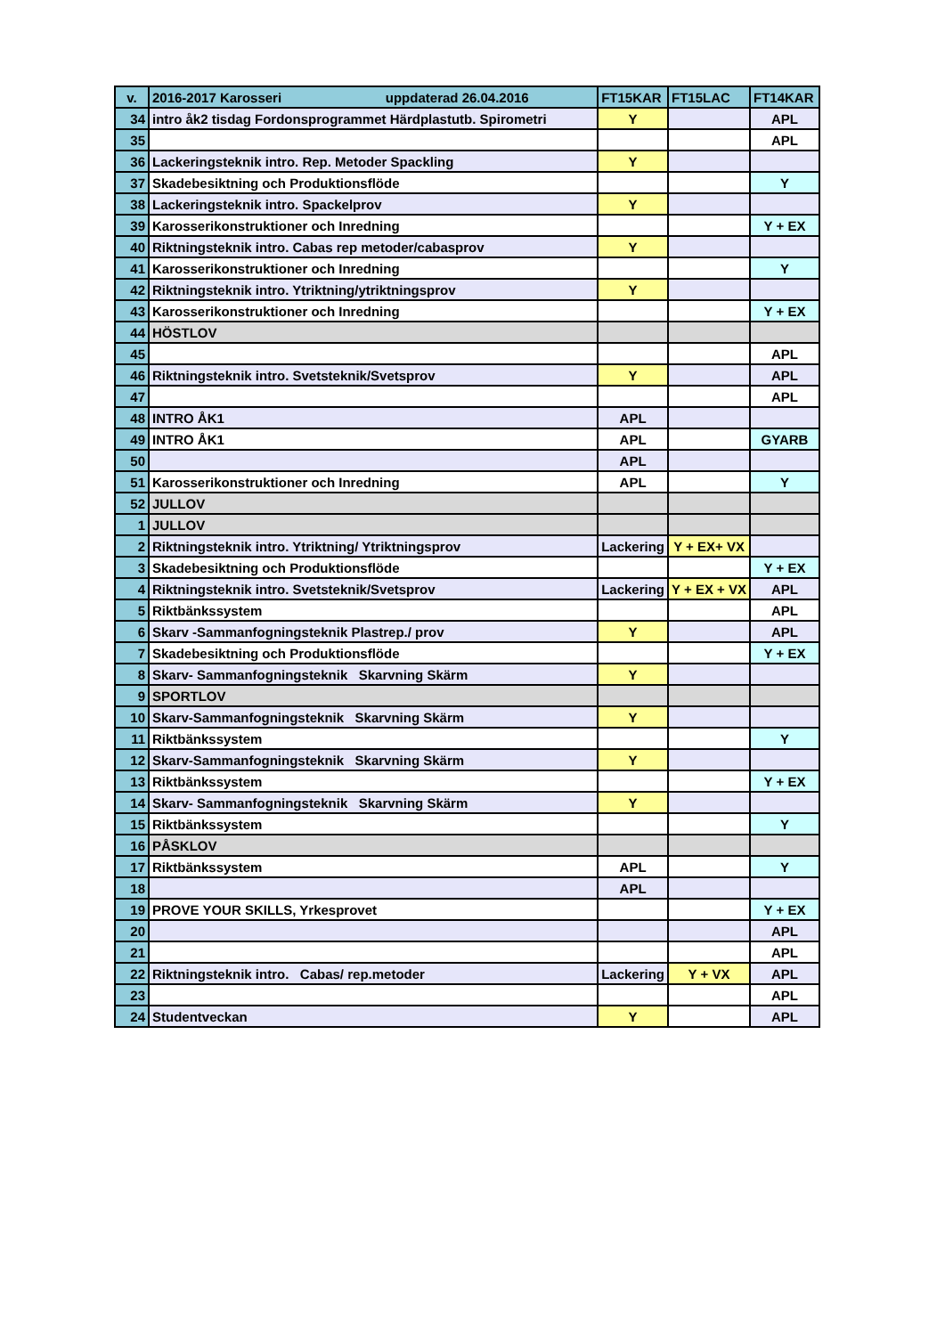| v. | 2016-2017 Karosseri uppdaterad 26.04.2016 | FT15KAR | FT15LAC | FT14KAR |
| --- | --- | --- | --- | --- |
| 34 | intro åk2 tisdag Fordonsprogrammet Härdplastutb. Spirometri | Y | | APL |
| 35 | | | | APL |
| 36 | Lackeringsteknik intro. Rep. Metoder Spackling | Y | | |
| 37 | Skadebesiktning och Produktionsflöde | | | Y |
| 38 | Lackeringsteknik intro. Spackelprov | Y | | |
| 39 | Karosserikonstruktioner och Inredning | | | Y + EX |
| 40 | Riktningsteknik intro. Cabas rep metoder/cabasprov | Y | | |
| 41 | Karosserikonstruktioner och Inredning | | | Y |
| 42 | Riktningsteknik intro. Ytriktning/ytriktningsprov | Y | | |
| 43 | Karosserikonstruktioner och Inredning | | | Y + EX |
| 44 | HÖSTLOV | | | |
| 45 | | | | APL |
| 46 | Riktningsteknik intro. Svetsteknik/Svetsprov | Y | | APL |
| 47 | | | | APL |
| 48 | INTRO ÅK1 | APL | | |
| 49 | INTRO ÅK1 | APL | | GYARB |
| 50 | | APL | | |
| 51 | Karosserikonstruktioner och Inredning | APL | | Y |
| 52 | JULLOV | | | |
| 1 | JULLOV | | | |
| 2 | Riktningsteknik intro. Ytriktning/ Ytriktningsprov | Lackering | Y + EX+ VX | |
| 3 | Skadebesiktning och Produktionsflöde | | | Y + EX |
| 4 | Riktningsteknik intro. Svetsteknik/Svetsprov | Lackering | Y + EX + VX | APL |
| 5 | Riktbänkssystem | | | APL |
| 6 | Skarv -Sammanfogningsteknik Plastrep./ prov | Y | | APL |
| 7 | Skadebesiktning och Produktionsflöde | | | Y + EX |
| 8 | Skarv- Sammanfogningsteknik Skarvning Skärm | Y | | |
| 9 | SPORTLOV | | | |
| 10 | Skarv-Sammanfogningsteknik Skarvning Skärm | Y | | |
| 11 | Riktbänkssystem | | | Y |
| 12 | Skarv-Sammanfogningsteknik Skarvning Skärm | Y | | |
| 13 | Riktbänkssystem | | | Y + EX |
| 14 | Skarv- Sammanfogningsteknik Skarvning Skärm | Y | | |
| 15 | Riktbänkssystem | | | Y |
| 16 | PÅSKLOV | | | |
| 17 | Riktbänkssystem | APL | | Y |
| 18 | | APL | | |
| 19 | PROVE YOUR SKILLS, Yrkesprovet | | | Y + EX |
| 20 | | | | APL |
| 21 | | | | APL |
| 22 | Riktningsteknik intro. Cabas/ rep.metoder | Lackering | Y + VX | APL |
| 23 | | | | APL |
| 24 | Studentveckan | Y | | APL |